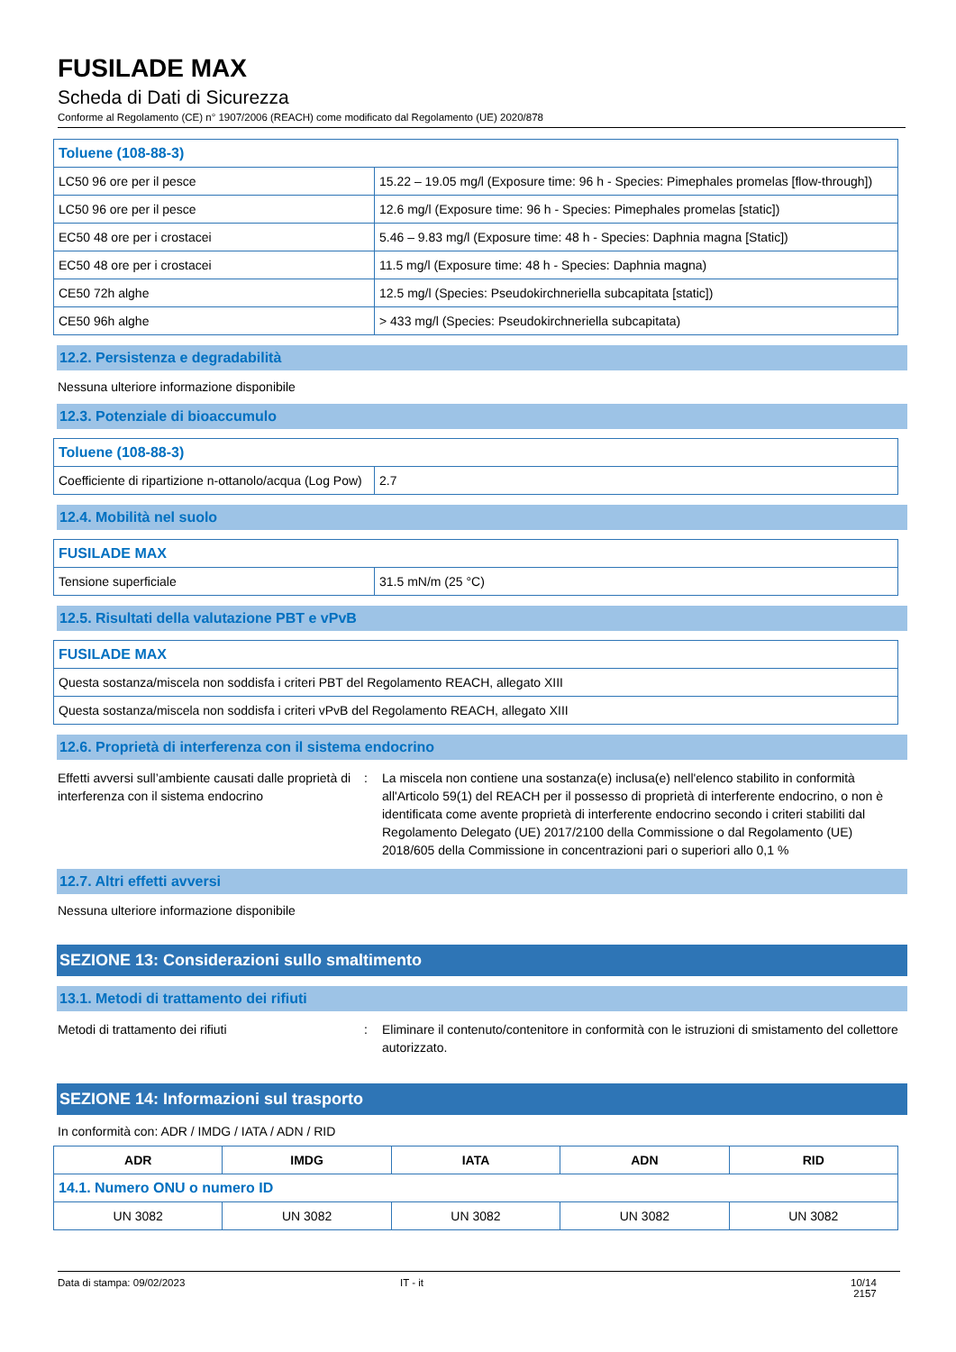FUSILADE MAX
Scheda di Dati di Sicurezza
Conforme al Regolamento (CE) n° 1907/2006 (REACH) come modificato dal Regolamento (UE) 2020/878
| Toluene (108-88-3) | |
| LC50 96 ore per il pesce | 15.22 – 19.05 mg/l (Exposure time: 96 h - Species: Pimephales promelas [flow-through]) |
| LC50 96 ore per il pesce | 12.6 mg/l (Exposure time: 96 h - Species: Pimephales promelas [static]) |
| EC50 48 ore per i crostacei | 5.46 – 9.83 mg/l (Exposure time: 48 h - Species: Daphnia magna [Static]) |
| EC50 48 ore per i crostacei | 11.5 mg/l (Exposure time: 48 h - Species: Daphnia magna) |
| CE50 72h alghe | 12.5 mg/l (Species: Pseudokirchneriella subcapitata [static]) |
| CE50 96h alghe | > 433 mg/l (Species: Pseudokirchneriella subcapitata) |
12.2. Persistenza e degradabilità
Nessuna ulteriore informazione disponibile
12.3. Potenziale di bioaccumulo
| Toluene (108-88-3) | |
| Coefficiente di ripartizione n-ottanolo/acqua (Log Pow) | 2.7 |
12.4. Mobilità nel suolo
| FUSILADE MAX | |
| Tensione superficiale | 31.5 mN/m (25 °C) |
12.5. Risultati della valutazione PBT e vPvB
| FUSILADE MAX |
| Questa sostanza/miscela non soddisfa i criteri PBT del Regolamento REACH, allegato XIII |
| Questa sostanza/miscela non soddisfa i criteri vPvB del Regolamento REACH, allegato XIII |
12.6. Proprietà di interferenza con il sistema endocrino
Effetti avversi sull’ambiente causati dalle proprietà di interferenza con il sistema endocrino
: La miscela non contiene una sostanza(e) inclusa(e) nell'elenco stabilito in conformità all'Articolo 59(1) del REACH per il possesso di proprietà di interferente endocrino, o non è identificata come avente proprietà di interferente endocrino secondo i criteri stabiliti dal Regolamento Delegato (UE) 2017/2100 della Commissione o dal Regolamento (UE) 2018/605 della Commissione in concentrazioni pari o superiori allo 0,1 %
12.7. Altri effetti avversi
Nessuna ulteriore informazione disponibile
SEZIONE 13: Considerazioni sullo smaltimento
13.1. Metodi di trattamento dei rifiuti
Metodi di trattamento dei rifiuti : Eliminare il contenuto/contenitore in conformità con le istruzioni di smistamento del collettore autorizzato.
SEZIONE 14: Informazioni sul trasporto
In conformità con: ADR / IMDG / IATA / ADN / RID
| ADR | IMDG | IATA | ADN | RID |
| --- | --- | --- | --- | --- |
| 14.1. Numero ONU o numero ID | | | | |
| UN 3082 | UN 3082 | UN 3082 | UN 3082 | UN 3082 |
Data di stampa: 09/02/2023 IT - it 10/14
2157